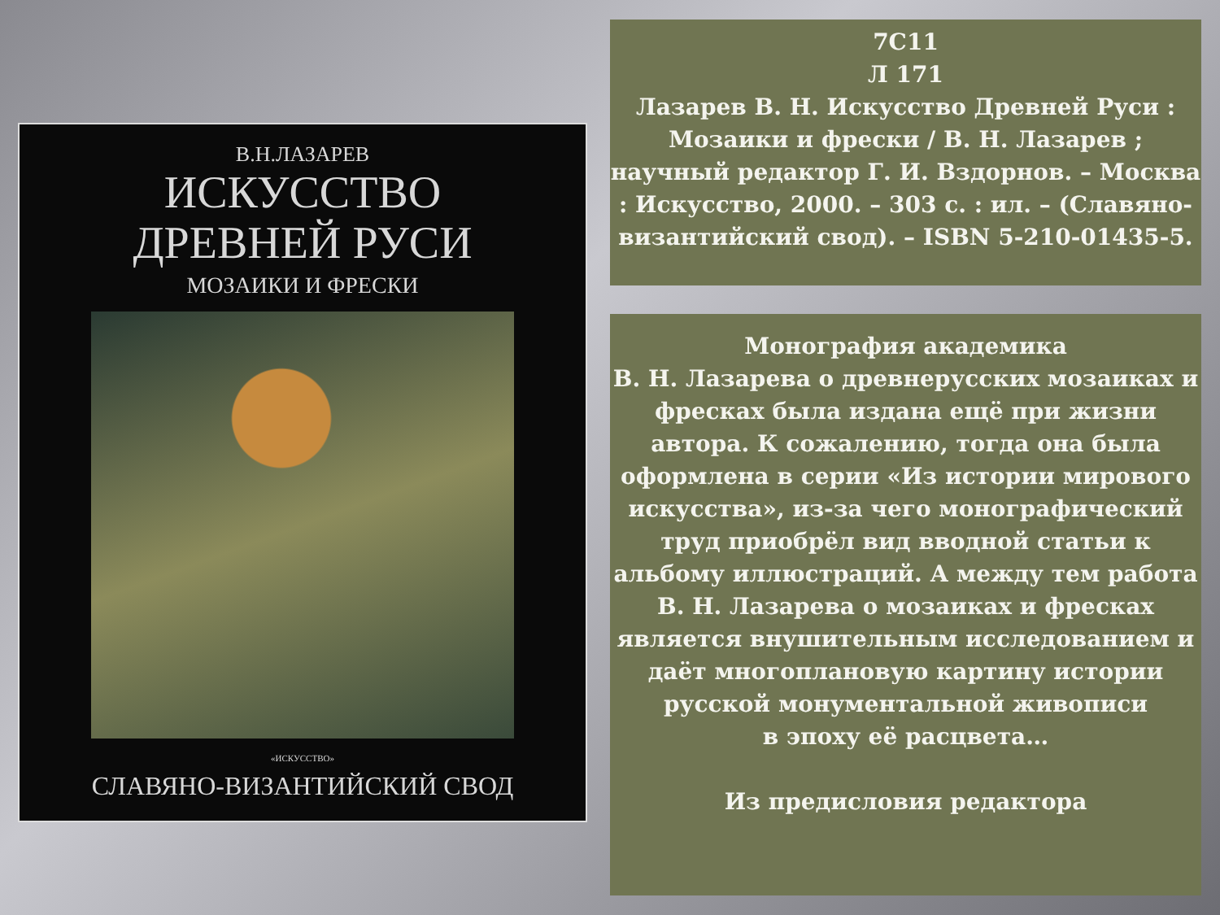В.Н.ЛАЗАРЕВ
ИСКУССТВО
ДРЕВНЕЙ РУСИ
МОЗАИКИ И ФРЕСКИ
«ИСКУССТВО»
СЛАВЯНО-ВИЗАНТИЙСКИЙ СВОД
7С11
Л 171
Лазарев В. Н. Искусство Древней Руси : Мозаики и фрески / В. Н. Лазарев ; научный редактор Г. И. Вздорнов. – Москва : Искусство, 2000. – 303 с. : ил. – (Славяно-византийский свод). – ISBN 5-210-01435-5.
Монография академика
В. Н. Лазарева о древнерусских мозаиках и фресках была издана ещё при жизни автора. К сожалению, тогда она была оформлена в серии «Из истории мирового искусства», из-за чего монографический труд приобрёл вид вводной статьи к альбому иллюстраций. А между тем работа В. Н. Лазарева о мозаиках и фресках является внушительным исследованием и даёт многоплановую картину истории русской монументальной живописи
в эпоху её расцвета…
Из предисловия редактора